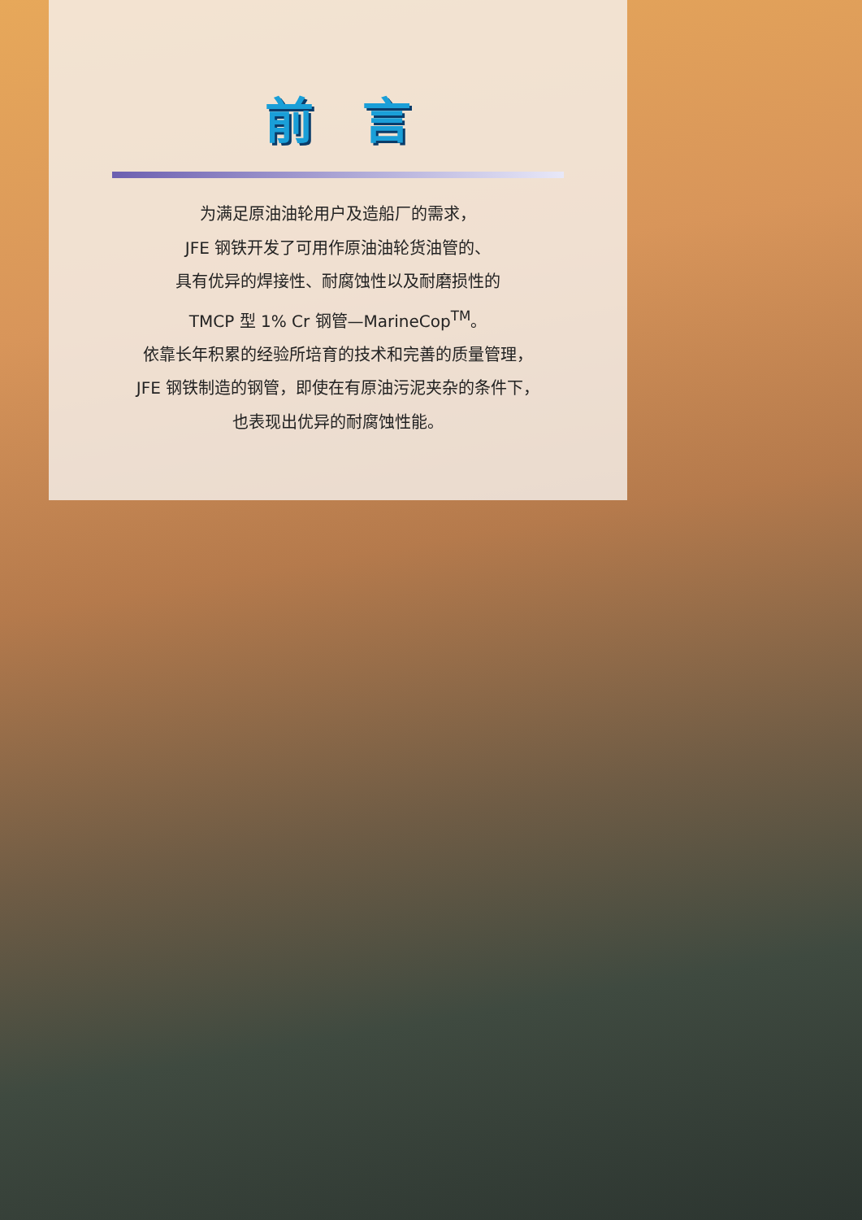前言
为满足原油油轮用户及造船厂的需求，
JFE 钢铁开发了可用作原油油轮货油管的、
具有优异的焊接性、耐腐蚀性以及耐磨损性的
TMCP 型 1% Cr 钢管—MarineCop<sup>TM</sup>。
依靠长年积累的经验所培育的技术和完善的质量管理，
JFE 钢铁制造的钢管，即使在有原油污泥夹杂的条件下，
也表现出优异的耐腐蚀性能。